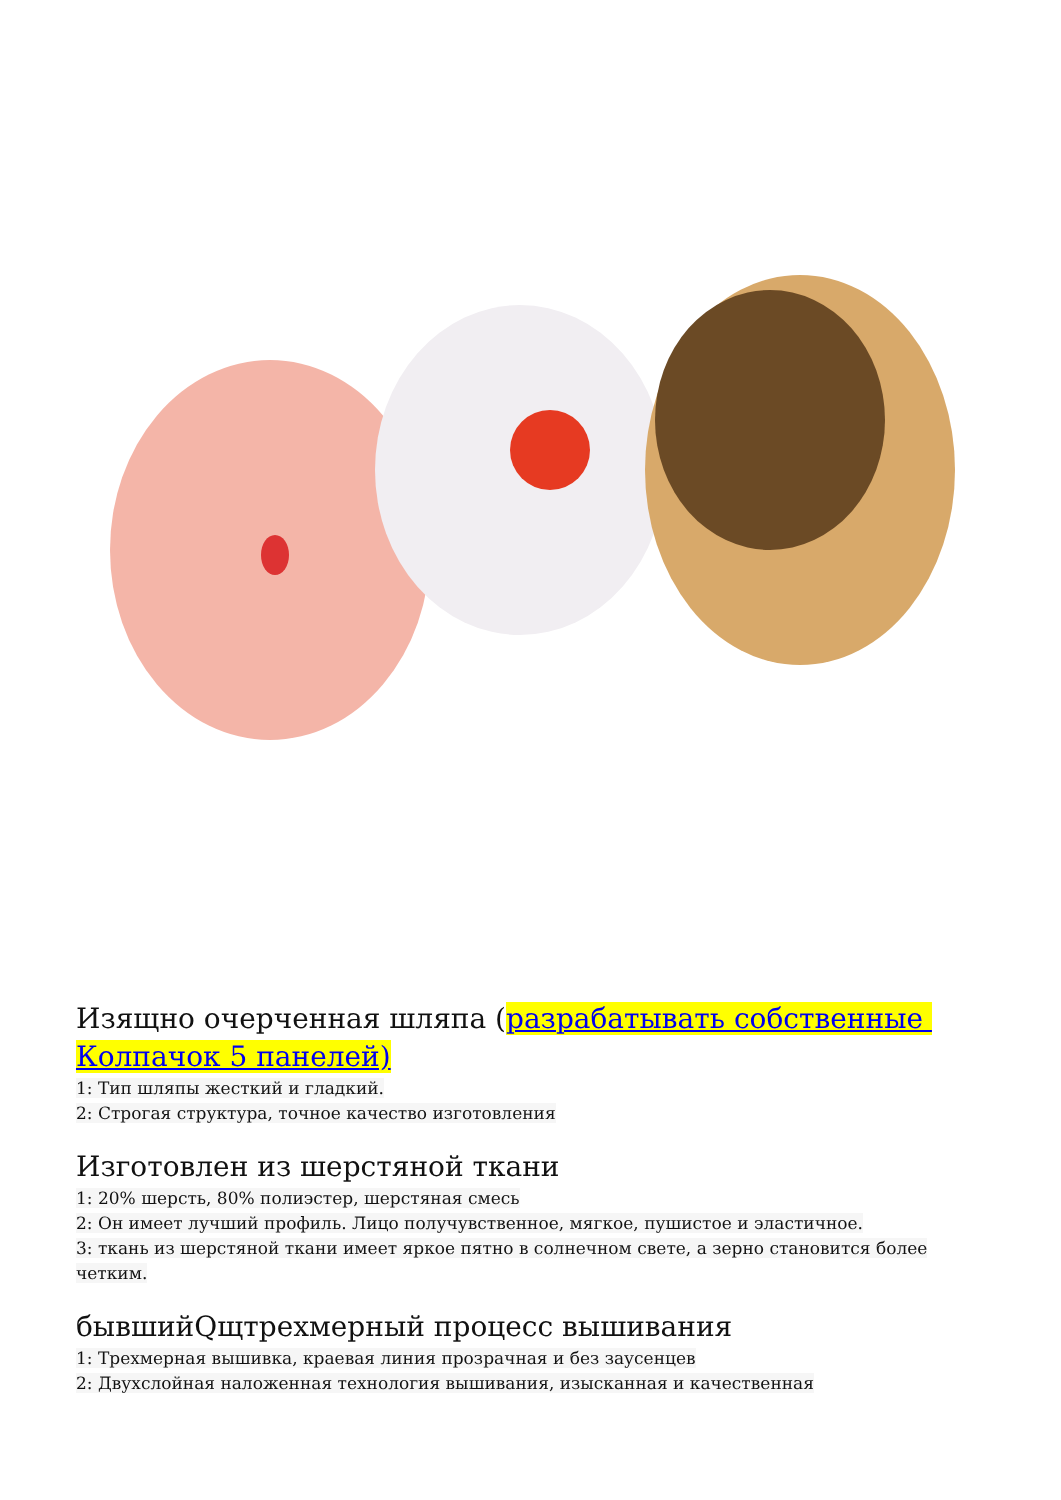Изящно очерченная шляпа (разрабатывать собственные Колпачок 5 панелей)
1: Тип шляпы жесткий и гладкий.
2: Строгая структура, точное качество изготовления
Изготовлен из шерстяной ткани
1: 20% шерсть, 80% полиэстер, шерстяная смесь
2: Он имеет лучший профиль. Лицо получувственное, мягкое, пушистое и эластичное.
3: ткань из шерстяной ткани имеет яркое пятно в солнечном свете, а зерно становится более четким.
бывшийQщтрехмерный процесс вышивания
1: Трехмерная вышивка, краевая линия прозрачная и без заусенцев
2: Двухслойная наложенная технология вышивания, изысканная и качественная